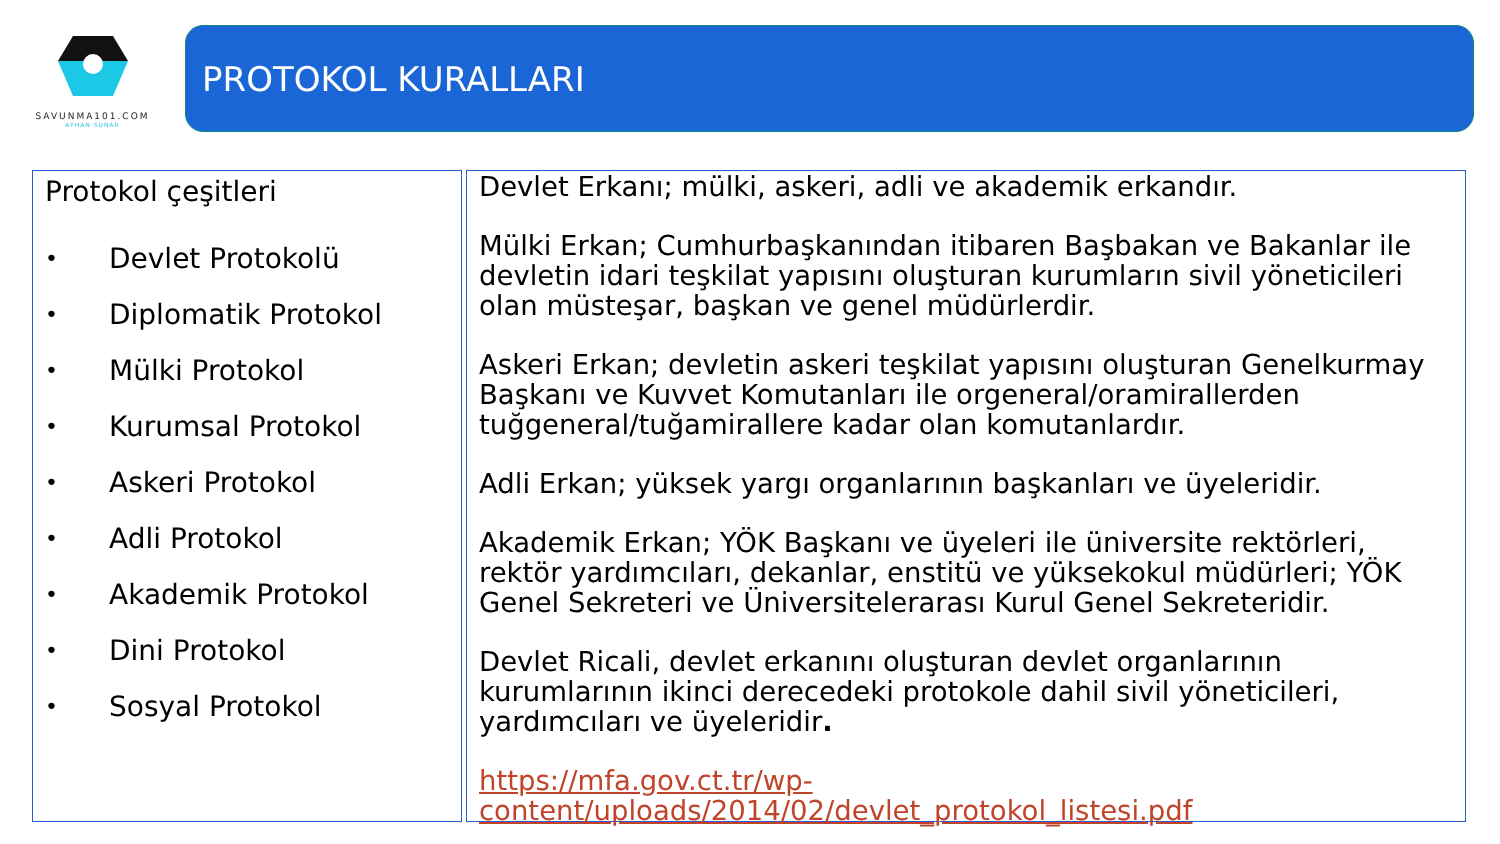SAVUNMA101.COM
AYHAN SUNAR
PROTOKOL KURALLARI
Protokol çeşitleri
• Devlet Protokolü
• Diplomatik Protokol
• Mülki Protokol
• Kurumsal Protokol
• Askeri Protokol
• Adli Protokol
• Akademik Protokol
• Dini Protokol
• Sosyal Protokol
Devlet Erkanı; mülki, askeri, adli ve akademik erkandır.
Mülki Erkan; Cumhurbaşkanından itibaren Başbakan ve Bakanlar ile devletin idari teşkilat yapısını oluşturan kurumların sivil yöneticileri olan müsteşar, başkan ve genel müdürlerdir.
Askeri Erkan; devletin askeri teşkilat yapısını oluşturan Genelkurmay Başkanı ve Kuvvet Komutanları ile orgeneral/oramirallerden tuğgeneral/tuğamirallere kadar olan komutanlardır.
Adli Erkan; yüksek yargı organlarının başkanları ve üyeleridir.
Akademik Erkan; YÖK Başkanı ve üyeleri ile üniversite rektörleri, rektör yardımcıları, dekanlar, enstitü ve yüksekokul müdürleri; YÖK Genel Sekreteri ve Üniversitelerarası Kurul Genel Sekreteridir.
Devlet Ricali, devlet erkanını oluşturan devlet organlarının kurumlarının ikinci derecedeki protokole dahil sivil yöneticileri, yardımcıları ve üyeleridir.
https://mfa.gov.ct.tr/wp-content/uploads/2014/02/devlet_protokol_listesi.pdf